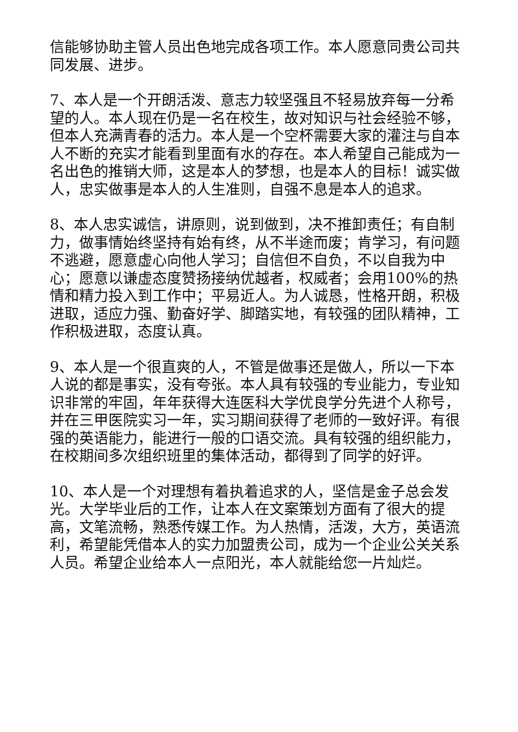信能够协助主管人员出色地完成各项工作。本人愿意同贵公司共同发展、进步。
7、本人是一个开朗活泼、意志力较坚强且不轻易放弃每一分希望的人。本人现在仍是一名在校生，故对知识与社会经验不够，但本人充满青春的活力。本人是一个空杯需要大家的灌注与自本人不断的充实才能看到里面有水的存在。本人希望自己能成为一名出色的推销大师，这是本人的梦想，也是本人的目标！诚实做人，忠实做事是本人的人生准则，自强不息是本人的追求。
8、本人忠实诚信，讲原则，说到做到，决不推卸责任；有自制力，做事情始终坚持有始有终，从不半途而废；肯学习，有问题不逃避，愿意虚心向他人学习；自信但不自负，不以自我为中心；愿意以谦虚态度赞扬接纳优越者，权威者；会用100%的热情和精力投入到工作中；平易近人。为人诚恳，性格开朗，积极进取，适应力强、勤奋好学、脚踏实地，有较强的团队精神，工作积极进取，态度认真。
9、本人是一个很直爽的人，不管是做事还是做人，所以一下本人说的都是事实，没有夸张。本人具有较强的专业能力，专业知识非常的牢固，年年获得大连医科大学优良学分先进个人称号，并在三甲医院实习一年，实习期间获得了老师的一致好评。有很强的英语能力，能进行一般的口语交流。具有较强的组织能力，在校期间多次组织班里的集体活动，都得到了同学的好评。
10、本人是一个对理想有着执着追求的人，坚信是金子总会发光。大学毕业后的工作，让本人在文案策划方面有了很大的提高，文笔流畅，熟悉传媒工作。为人热情，活泼，大方，英语流利，希望能凭借本人的实力加盟贵公司，成为一个企业公关关系人员。希望企业给本人一点阳光，本人就能给您一片灿烂。